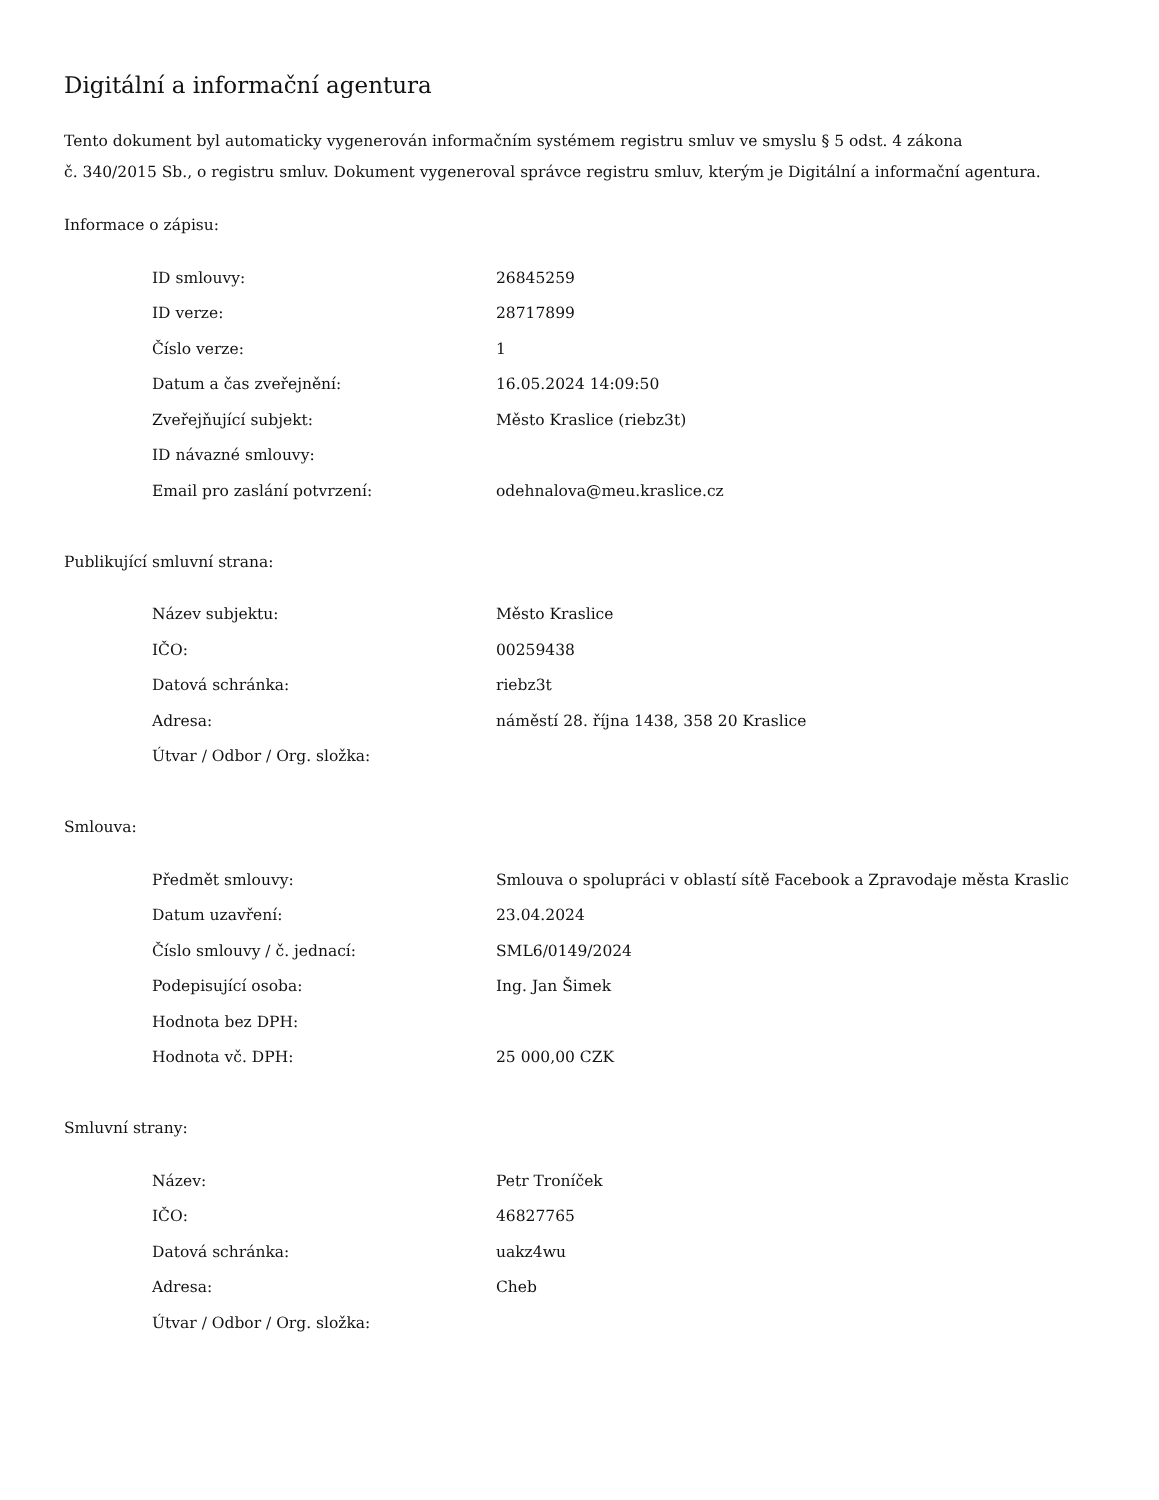Digitální a informační agentura
Tento dokument byl automaticky vygenerován informačním systémem registru smluv ve smyslu § 5 odst. 4 zákona
č. 340/2015 Sb., o registru smluv. Dokument vygeneroval správce registru smluv, kterým je Digitální a informační agentura.
Informace o zápisu:
| ID smlouvy: | 26845259 |
| ID verze: | 28717899 |
| Číslo verze: | 1 |
| Datum a čas zveřejnění: | 16.05.2024 14:09:50 |
| Zveřejňující subjekt: | Město Kraslice (riebz3t) |
| ID návazné smlouvy: | |
| Email pro zaslání potvrzení: | odehnalova@meu.kraslice.cz |
Publikující smluvní strana:
| Název subjektu: | Město Kraslice |
| IČO: | 00259438 |
| Datová schránka: | riebz3t |
| Adresa: | náměstí 28. října 1438, 358 20 Kraslice |
| Útvar / Odbor / Org. složka: | |
Smlouva:
| Předmět smlouvy: | Smlouva o spolupráci v oblastí sítě Facebook a Zpravodaje města Kraslic |
| Datum uzavření: | 23.04.2024 |
| Číslo smlouvy / č. jednací: | SML6/0149/2024 |
| Podepisující osoba: | Ing. Jan Šimek |
| Hodnota bez DPH: | |
| Hodnota vč. DPH: | 25 000,00 CZK |
Smluvní strany:
| Název: | Petr Troníček |
| IČO: | 46827765 |
| Datová schránka: | uakz4wu |
| Adresa: | Cheb |
| Útvar / Odbor / Org. složka: | |